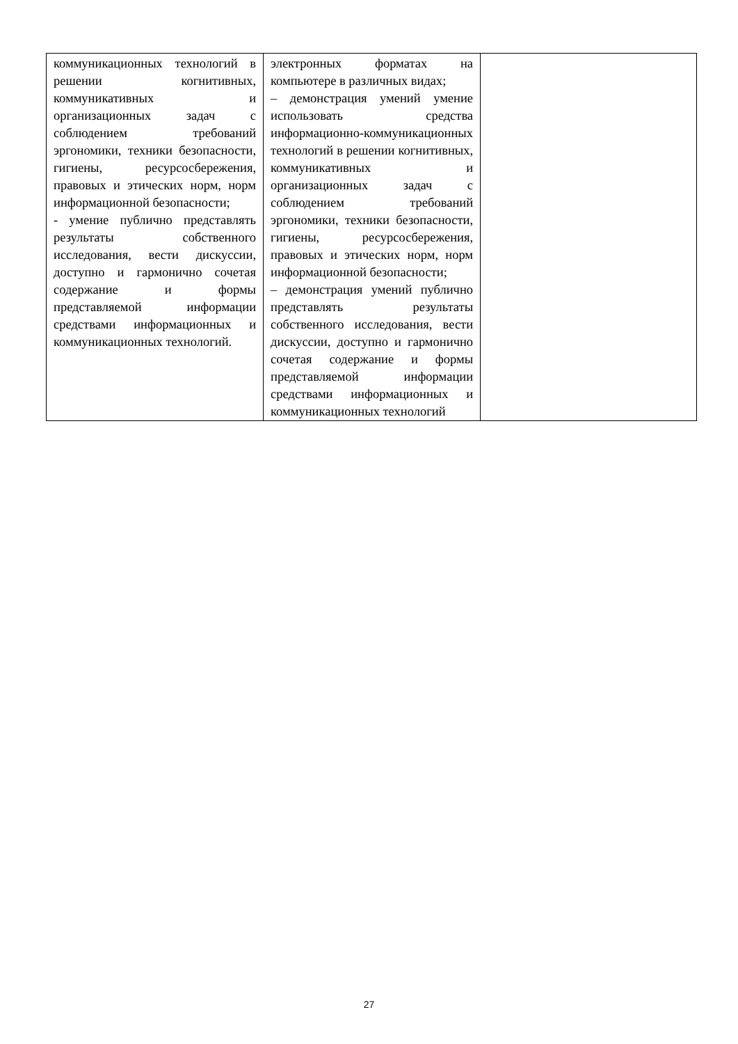| коммуникационных технологий в решении когнитивных, коммуникативных и организационных задач с соблюдением требований эргономики, техники безопасности, гигиены, ресурсосбережения, правовых и этических норм, норм информационной безопасности; - умение публично представлять результаты собственного исследования, вести дискуссии, доступно и гармонично сочетая содержание и формы представляемой информации средствами информационных и коммуникационных технологий. | электронных форматах на компьютере в различных видах; – демонстрация умений умение использовать средства информационно-коммуникационных технологий в решении когнитивных, коммуникативных и организационных задач с соблюдением требований эргономики, техники безопасности, гигиены, ресурсосбережения, правовых и этических норм, норм информационной безопасности; – демонстрация умений публично представлять результаты собственного исследования, вести дискуссии, доступно и гармонично сочетая содержание и формы представляемой информации средствами информационных и коммуникационных технологий | |
27